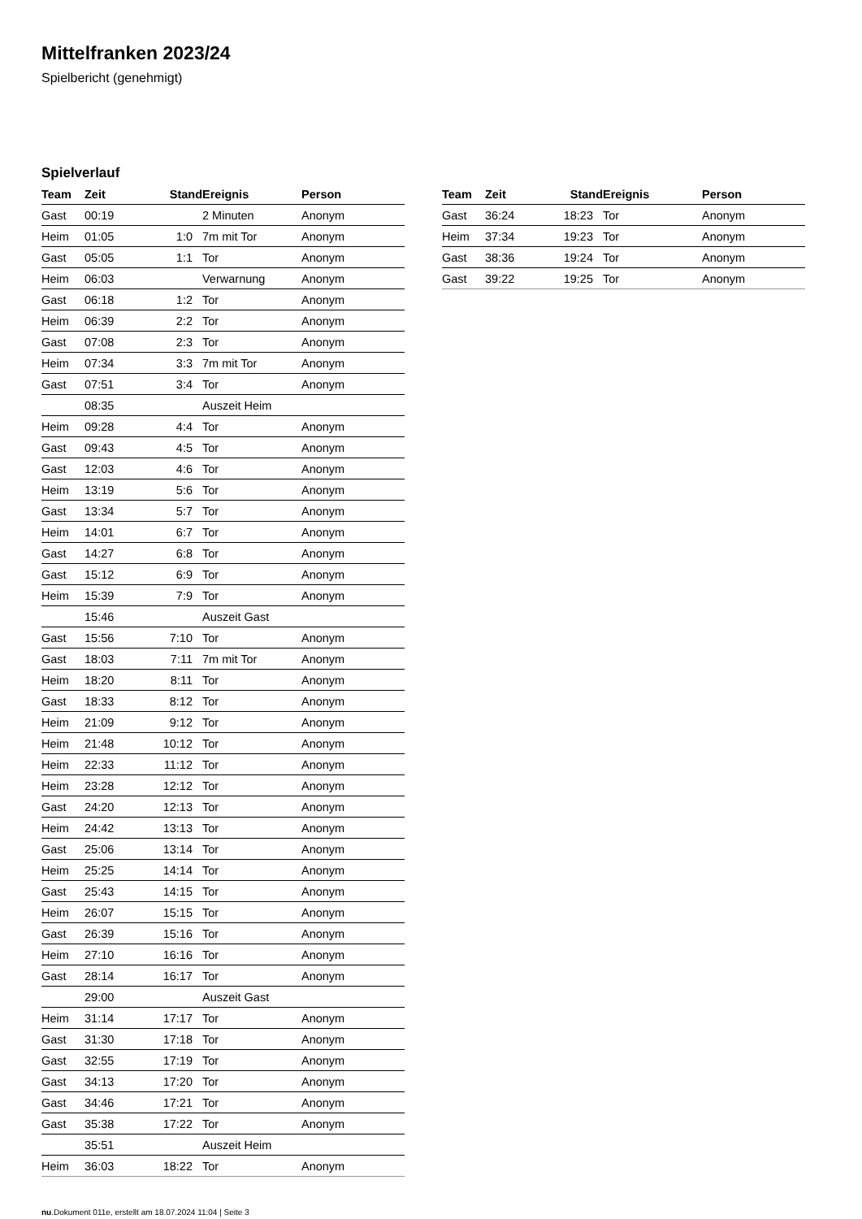Mittelfranken 2023/24
Spielbericht (genehmigt)
Spielverlauf
| Team | Zeit | Stand | Ereignis | Person |
| --- | --- | --- | --- | --- |
| Gast | 00:19 | | 2 Minuten | Anonym |
| Heim | 01:05 | 1:0 | 7m mit Tor | Anonym |
| Gast | 05:05 | 1:1 | Tor | Anonym |
| Heim | 06:03 | | Verwarnung | Anonym |
| Gast | 06:18 | 1:2 | Tor | Anonym |
| Heim | 06:39 | 2:2 | Tor | Anonym |
| Gast | 07:08 | 2:3 | Tor | Anonym |
| Heim | 07:34 | 3:3 | 7m mit Tor | Anonym |
| Gast | 07:51 | 3:4 | Tor | Anonym |
| | 08:35 | | Auszeit Heim | |
| Heim | 09:28 | 4:4 | Tor | Anonym |
| Gast | 09:43 | 4:5 | Tor | Anonym |
| Gast | 12:03 | 4:6 | Tor | Anonym |
| Heim | 13:19 | 5:6 | Tor | Anonym |
| Gast | 13:34 | 5:7 | Tor | Anonym |
| Heim | 14:01 | 6:7 | Tor | Anonym |
| Gast | 14:27 | 6:8 | Tor | Anonym |
| Gast | 15:12 | 6:9 | Tor | Anonym |
| Heim | 15:39 | 7:9 | Tor | Anonym |
| | 15:46 | | Auszeit Gast | |
| Gast | 15:56 | 7:10 | Tor | Anonym |
| Gast | 18:03 | 7:11 | 7m mit Tor | Anonym |
| Heim | 18:20 | 8:11 | Tor | Anonym |
| Gast | 18:33 | 8:12 | Tor | Anonym |
| Heim | 21:09 | 9:12 | Tor | Anonym |
| Heim | 21:48 | 10:12 | Tor | Anonym |
| Heim | 22:33 | 11:12 | Tor | Anonym |
| Heim | 23:28 | 12:12 | Tor | Anonym |
| Gast | 24:20 | 12:13 | Tor | Anonym |
| Heim | 24:42 | 13:13 | Tor | Anonym |
| Gast | 25:06 | 13:14 | Tor | Anonym |
| Heim | 25:25 | 14:14 | Tor | Anonym |
| Gast | 25:43 | 14:15 | Tor | Anonym |
| Heim | 26:07 | 15:15 | Tor | Anonym |
| Gast | 26:39 | 15:16 | Tor | Anonym |
| Heim | 27:10 | 16:16 | Tor | Anonym |
| Gast | 28:14 | 16:17 | Tor | Anonym |
| | 29:00 | | Auszeit Gast | |
| Heim | 31:14 | 17:17 | Tor | Anonym |
| Gast | 31:30 | 17:18 | Tor | Anonym |
| Gast | 32:55 | 17:19 | Tor | Anonym |
| Gast | 34:13 | 17:20 | Tor | Anonym |
| Gast | 34:46 | 17:21 | Tor | Anonym |
| Gast | 35:38 | 17:22 | Tor | Anonym |
| | 35:51 | | Auszeit Heim | |
| Heim | 36:03 | 18:22 | Tor | Anonym |
| Team | Zeit | Stand | Ereignis | Person |
| --- | --- | --- | --- | --- |
| Gast | 36:24 | 18:23 | Tor | Anonym |
| Heim | 37:34 | 19:23 | Tor | Anonym |
| Gast | 38:36 | 19:24 | Tor | Anonym |
| Gast | 39:22 | 19:25 | Tor | Anonym |
nu.Dokument 011e, erstellt am 18.07.2024 11:04 | Seite 3